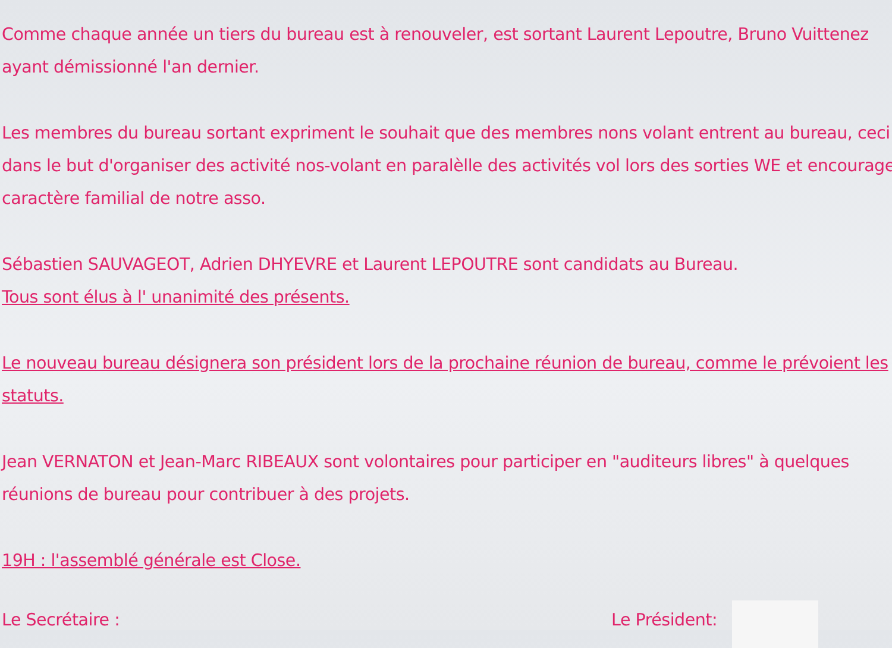Comme chaque année un tiers du bureau est à renouveler, est sortant Laurent Lepoutre, Bruno Vuittenez
ayant démissionné l'an dernier.
Les membres du bureau sortant expriment le souhait que des membres nons volant entrent au bureau, ceci
dans le but d'organiser des activité nos-volant en paralèlle des activités vol lors des sorties WE et encourager
caractère familial de notre asso.
Sébastien SAUVAGEOT, Adrien DHYEVRE et Laurent LEPOUTRE sont candidats au Bureau.
Tous sont élus à l' unanimité des présents.
Le nouveau bureau désignera son président lors de la prochaine réunion de bureau, comme le prévoient les
statuts.
Jean VERNATON et Jean-Marc RIBEAUX sont volontaires pour participer en "auditeurs libres" à quelques
réunions de bureau pour contribuer à des projets.
19H : l'assemblé générale est Close.
Le Secrétaire : Le Président: